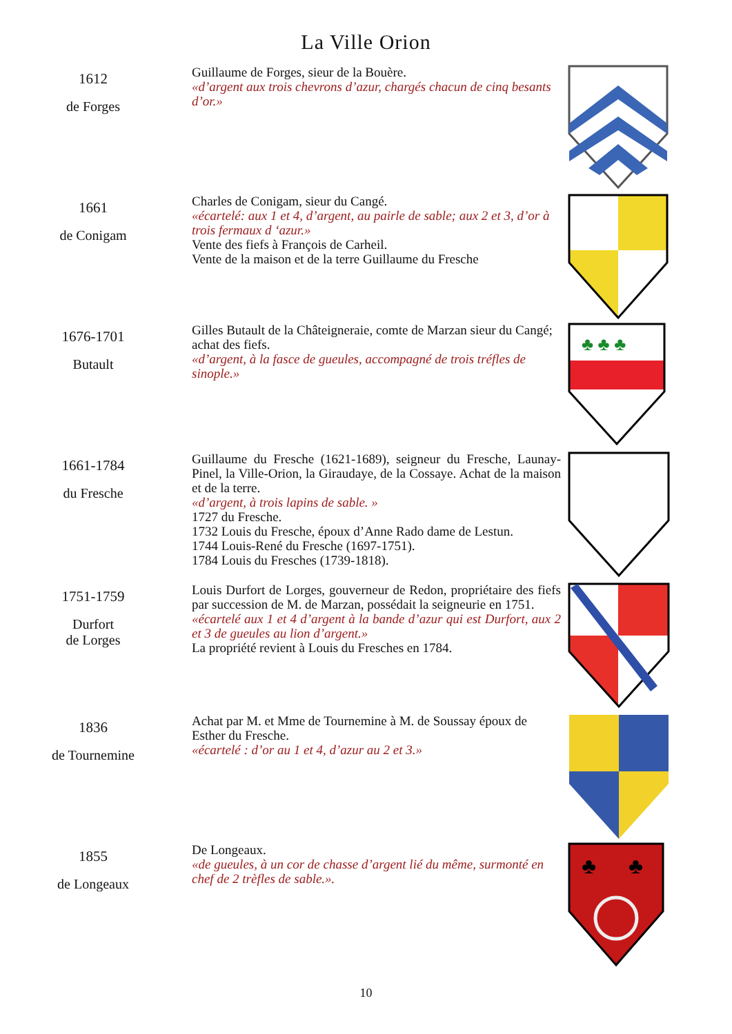La Ville Orion
1612
de Forges
Guillaume de Forges, sieur de la Bouère.
«d’argent aux trois chevrons d’azur, chargés chacun de cinq besants d’or.»
1661
de Conigam
Charles de Conigam, sieur du Cangé.
«écartelé: aux 1 et 4, d’argent, au pairle de sable; aux 2 et 3, d’or à trois fermaux d ‘azur.»
Vente des fiefs à François de Carheil.
Vente de la maison et de la terre Guillaume du Fresche
1676-1701
Butault
Gilles Butault de la Châteigneraie, comte de Marzan sieur du Cangé; achat des fiefs.
«d’argent, à la fasce de gueules, accompagné de trois tréfles de sinople.»
♣ ♣ ♣
1661-1784
du Fresche
Guillaume du Fresche (1621-1689), seigneur du Fresche, Launay-Pinel, la Ville-Orion, la Giraudaye, de la Cossaye. Achat de la maison et de la terre.
«d’argent, à trois lapins de sable. »
1727 du Fresche.
1732 Louis du Fresche, époux d’Anne Rado dame de Lestun.
1744 Louis-René du Fresche (1697-1751).
1784 Louis du Fresches (1739-1818).
1751-1759
Durfort
de Lorges
Louis Durfort de Lorges, gouverneur de Redon, propriétaire des fiefs par succession de M. de Marzan, possédait la seigneurie en 1751.
«écartelé aux 1 et 4 d’argent à la bande d’azur qui est Durfort, aux 2 et 3 de gueules au lion d’argent.»
La propriété revient à Louis du Fresches en 1784.
1836
de Tournemine
Achat par M. et Mme de Tournemine à M. de Soussay époux de Esther du Fresche.
«écartelé : d’or au 1 et 4, d’azur au 2 et 3.»
1855
de Longeaux
De Longeaux.
«de gueules, à un cor de chasse d’argent lié du même, surmonté en chef de 2 trèfles de sable.».
♣
♣
10